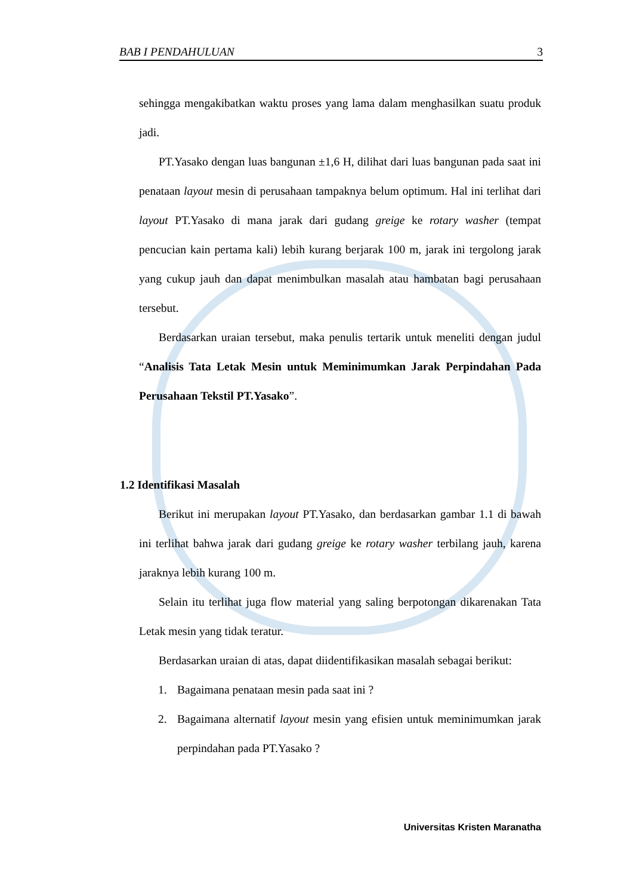BAB I PENDAHULUAN 3
sehingga mengakibatkan waktu proses yang lama dalam menghasilkan suatu produk jadi.
PT.Yasako dengan luas bangunan ±1,6 H, dilihat dari luas bangunan pada saat ini penataan layout mesin di perusahaan tampaknya belum optimum. Hal ini terlihat dari layout PT.Yasako di mana jarak dari gudang greige ke rotary washer (tempat pencucian kain pertama kali) lebih kurang berjarak 100 m, jarak ini tergolong jarak yang cukup jauh dan dapat menimbulkan masalah atau hambatan bagi perusahaan tersebut.
Berdasarkan uraian tersebut, maka penulis tertarik untuk meneliti dengan judul “Analisis Tata Letak Mesin untuk Meminimumkan Jarak Perpindahan Pada Perusahaan Tekstil PT.Yasako”.
1.2 Identifikasi Masalah
Berikut ini merupakan layout PT.Yasako, dan berdasarkan gambar 1.1 di bawah ini terlihat bahwa jarak dari gudang greige ke rotary washer terbilang jauh, karena jaraknya lebih kurang 100 m.
Selain itu terlihat juga flow material yang saling berpotongan dikarenakan Tata Letak mesin yang tidak teratur.
Berdasarkan uraian di atas, dapat diidentifikasikan masalah sebagai berikut:
1. Bagaimana penataan mesin pada saat ini ?
2. Bagaimana alternatif layout mesin yang efisien untuk meminimumkan jarak perpindahan pada PT.Yasako ?
Universitas Kristen Maranatha